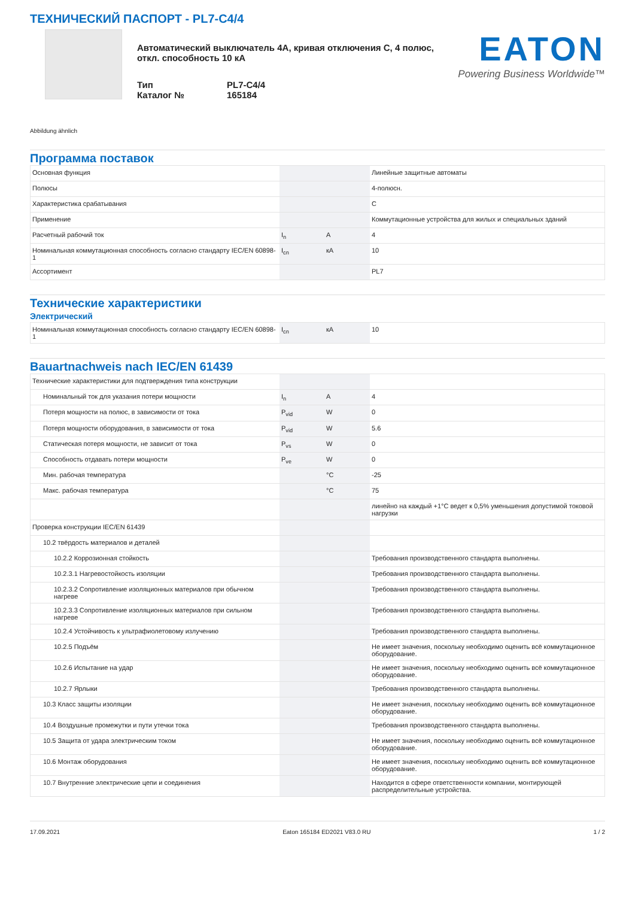ТЕХНИЧЕСКИЙ ПАСПОРТ - PL7-C4/4
Автоматический выключатель 4А, кривая отключения C, 4 полюс, откл. способность 10 кА
Тип PL7-C4/4
Каталог № 165184
EATON
Powering Business Worldwide™
Abbildung ähnlich
Программа поставок
| Основная функция | | | Линейные защитные автоматы |
| Полюсы | | | 4-полюсн. |
| Характеристика срабатывания | | | C |
| Применение | | | Коммутационные устройства для жилых и специальных зданий |
| Расчетный рабочий ток | I<sub>n</sub> | A | 4 |
| Номинальная коммутационная способность согласно стандарту IEC/EN 60898-1 | I<sub>cn</sub> | кА | 10 |
| Ассортимент | | | PL7 |
Технические характеристики
Электрический
| Номинальная коммутационная способность согласно стандарту IEC/EN 60898-1 | I<sub>cn</sub> | кА | 10 |
Bauartnachweis nach IEC/EN 61439
| Технические характеристики для подтверждения типа конструкции | | | |
| Номинальный ток для указания потери мощности | I<sub>n</sub> | A | 4 |
| Потеря мощности на полюс, в зависимости от тока | P<sub>vid</sub> | W | 0 |
| Потеря мощности оборудования, в зависимости от тока | P<sub>vid</sub> | W | 5.6 |
| Статическая потеря мощности, не зависит от тока | P<sub>vs</sub> | W | 0 |
| Способность отдавать потери мощности | P<sub>ve</sub> | W | 0 |
| Мин. рабочая температура | | °C | -25 |
| Макс. рабочая температура | | °C | 75 |
| | | | линейно на каждый +1°C ведет к 0,5% уменьшения допустимой токовой нагрузки |
| Проверка конструкции IEC/EN 61439 | | | |
| 10.2 твёрдость материалов и деталей | | | |
| 10.2.2 Коррозионная стойкость | | | Требования производственного стандарта выполнены. |
| 10.2.3.1 Нагревостойкость изоляции | | | Требования производственного стандарта выполнены. |
| 10.2.3.2 Сопротивление изоляционных материалов при обычном нагреве | | | Требования производственного стандарта выполнены. |
| 10.2.3.3 Сопротивление изоляционных материалов при сильном нагреве | | | Требования производственного стандарта выполнены. |
| 10.2.4 Устойчивость к ультрафиолетовому излучению | | | Требования производственного стандарта выполнены. |
| 10.2.5 Подъём | | | Не имеет значения, поскольку необходимо оценить всё коммутационное оборудование. |
| 10.2.6 Испытание на удар | | | Не имеет значения, поскольку необходимо оценить всё коммутационное оборудование. |
| 10.2.7 Ярлыки | | | Требования производственного стандарта выполнены. |
| 10.3 Класс защиты изоляции | | | Не имеет значения, поскольку необходимо оценить всё коммутационное оборудование. |
| 10.4 Воздушные промежутки и пути утечки тока | | | Требования производственного стандарта выполнены. |
| 10.5 Защита от удара электрическим током | | | Не имеет значения, поскольку необходимо оценить всё коммутационное оборудование. |
| 10.6 Монтаж оборудования | | | Не имеет значения, поскольку необходимо оценить всё коммутационное оборудование. |
| 10.7 Внутренние электрические цепи и соединения | | | Находится в сфере ответственности компании, монтирующей распределительные устройства. |
17.09.2021 Eaton 165184 ED2021 V83.0 RU 1 / 2